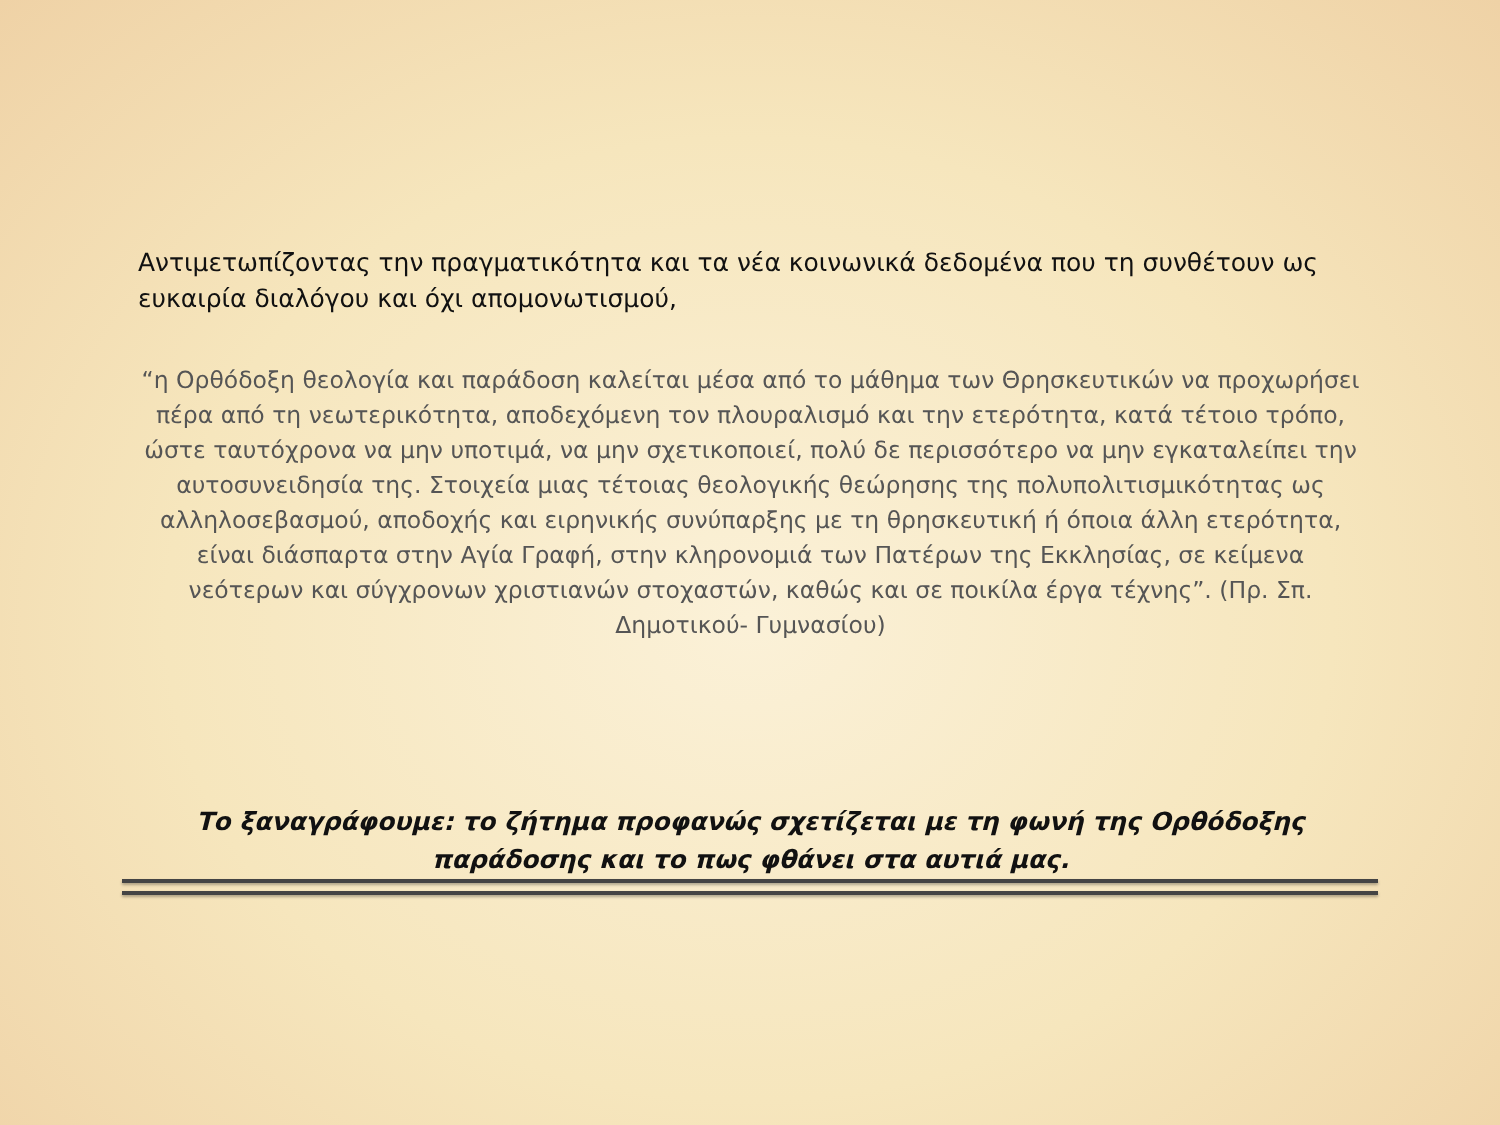Αντιμετωπίζοντας την πραγματικότητα και τα νέα κοινωνικά δεδομένα που τη συνθέτουν ως ευκαιρία διαλόγου και όχι απομονωτισμού,
“η Ορθόδοξη θεολογία και παράδοση καλείται μέσα από το μάθημα των Θρησκευτικών να προχωρήσει πέρα από τη νεωτερικότητα, αποδεχόμενη τον πλουραλισμό και την ετερότητα, κατά τέτοιο τρόπο, ώστε ταυτόχρονα να μην υποτιμά, να μην σχετικοποιεί, πολύ δε περισσότερο να μην εγκαταλείπει την αυτοσυνειδησία της. Στοιχεία μιας τέτοιας θεολογικής θεώρησης της πολυπολιτισμικότητας ως αλληλοσεβασμού, αποδοχής και ειρηνικής συνύπαρξης με τη θρησκευτική ή όποια άλλη ετερότητα, είναι διάσπαρτα στην Αγία Γραφή, στην κληρονομιά των Πατέρων της Εκκλησίας, σε κείμενα νεότερων και σύγχρονων χριστιανών στοχαστών, καθώς και σε ποικίλα έργα τέχνης”. (Πρ. Σπ. Δημοτικού- Γυμνασίου)
Το ξαναγράφουμε: το ζήτημα προφανώς σχετίζεται με τη φωνή της Ορθόδοξης παράδοσης και το πως φθάνει στα αυτιά μας.